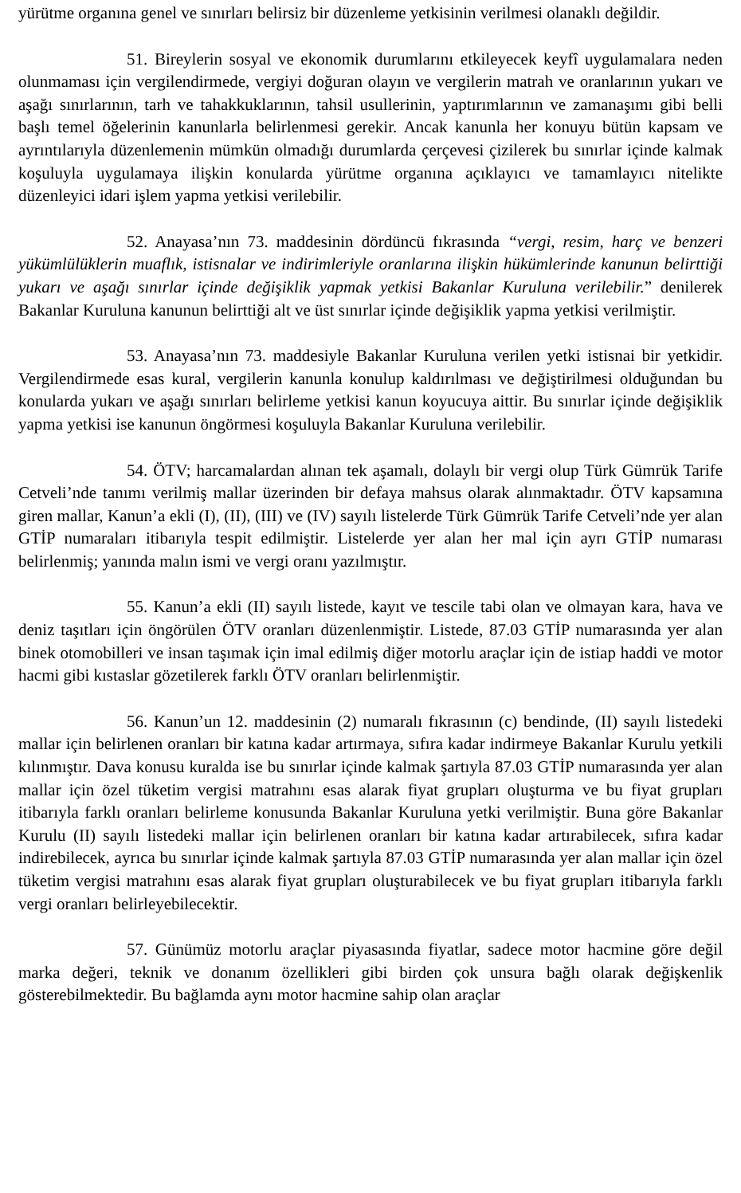yürütme organına genel ve sınırları belirsiz bir düzenleme yetkisinin verilmesi olanaklı değildir.
51. Bireylerin sosyal ve ekonomik durumlarını etkileyecek keyfî uygulamalara neden olunmaması için vergilendirmede, vergiyi doğuran olayın ve vergilerin matrah ve oranlarının yukarı ve aşağı sınırlarının, tarh ve tahakkuklarının, tahsil usullerinin, yaptırımlarının ve zamanaşımı gibi belli başlı temel öğelerinin kanunlarla belirlenmesi gerekir. Ancak kanunla her konuyu bütün kapsam ve ayrıntılarıyla düzenlemenin mümkün olmadığı durumlarda çerçevesi çizilerek bu sınırlar içinde kalmak koşuluyla uygulamaya ilişkin konularda yürütme organına açıklayıcı ve tamamlayıcı nitelikte düzenleyici idari işlem yapma yetkisi verilebilir.
52. Anayasa’nın 73. maddesinin dördüncü fıkrasında “vergi, resim, harç ve benzeri yükümlülüklerin muaflık, istisnalar ve indirimleriyle oranlarına ilişkin hükümlerinde kanunun belirttiği yukarı ve aşağı sınırlar içinde değişiklik yapmak yetkisi Bakanlar Kuruluna verilebilir.” denilerek Bakanlar Kuruluna kanunun belirttiği alt ve üst sınırlar içinde değişiklik yapma yetkisi verilmiştir.
53. Anayasa’nın 73. maddesiyle Bakanlar Kuruluna verilen yetki istisnai bir yetkidir. Vergilendirmede esas kural, vergilerin kanunla konulup kaldırılması ve değiştirilmesi olduğundan bu konularda yukarı ve aşağı sınırları belirleme yetkisi kanun koyucuya aittir. Bu sınırlar içinde değişiklik yapma yetkisi ise kanunun öngörmesi koşuluyla Bakanlar Kuruluna verilebilir.
54. ÖTV; harcamalardan alınan tek aşamalı, dolaylı bir vergi olup Türk Gümrük Tarife Cetveli’nde tanımı verilmiş mallar üzerinden bir defaya mahsus olarak alınmaktadır. ÖTV kapsamına giren mallar, Kanun’a ekli (I), (II), (III) ve (IV) sayılı listelerde Türk Gümrük Tarife Cetveli’nde yer alan GTİP numaraları itibarıyla tespit edilmiştir. Listelerde yer alan her mal için ayrı GTİP numarası belirlenmiş; yanında malın ismi ve vergi oranı yazılmıştır.
55. Kanun’a ekli (II) sayılı listede, kayıt ve tescile tabi olan ve olmayan kara, hava ve deniz taşıtları için öngörülen ÖTV oranları düzenlenmiştir. Listede, 87.03 GTİP numarasında yer alan binek otomobilleri ve insan taşımak için imal edilmiş diğer motorlu araçlar için de istiap haddi ve motor hacmi gibi kıstaslar gözetilerek farklı ÖTV oranları belirlenmiştir.
56. Kanun’un 12. maddesinin (2) numaralı fıkrasının (c) bendinde, (II) sayılı listedeki mallar için belirlenen oranları bir katına kadar artırmaya, sıfıra kadar indirmeye Bakanlar Kurulu yetkili kılınmıştır. Dava konusu kuralda ise bu sınırlar içinde kalmak şartıyla 87.03 GTİP numarasında yer alan mallar için özel tüketim vergisi matrahını esas alarak fiyat grupları oluşturma ve bu fiyat grupları itibarıyla farklı oranları belirleme konusunda Bakanlar Kuruluna yetki verilmiştir. Buna göre Bakanlar Kurulu (II) sayılı listedeki mallar için belirlenen oranları bir katına kadar artırabilecek, sıfıra kadar indirebilecek, ayrıca bu sınırlar içinde kalmak şartıyla 87.03 GTİP numarasında yer alan mallar için özel tüketim vergisi matrahını esas alarak fiyat grupları oluşturabilecek ve bu fiyat grupları itibarıyla farklı vergi oranları belirleyebilecektir.
57. Günümüz motorlu araçlar piyasasında fiyatlar, sadece motor hacmine göre değil marka değeri, teknik ve donanım özellikleri gibi birden çok unsura bağlı olarak değişkenlik gösterebilmektedir. Bu bağlamda aynı motor hacmine sahip olan araçlar